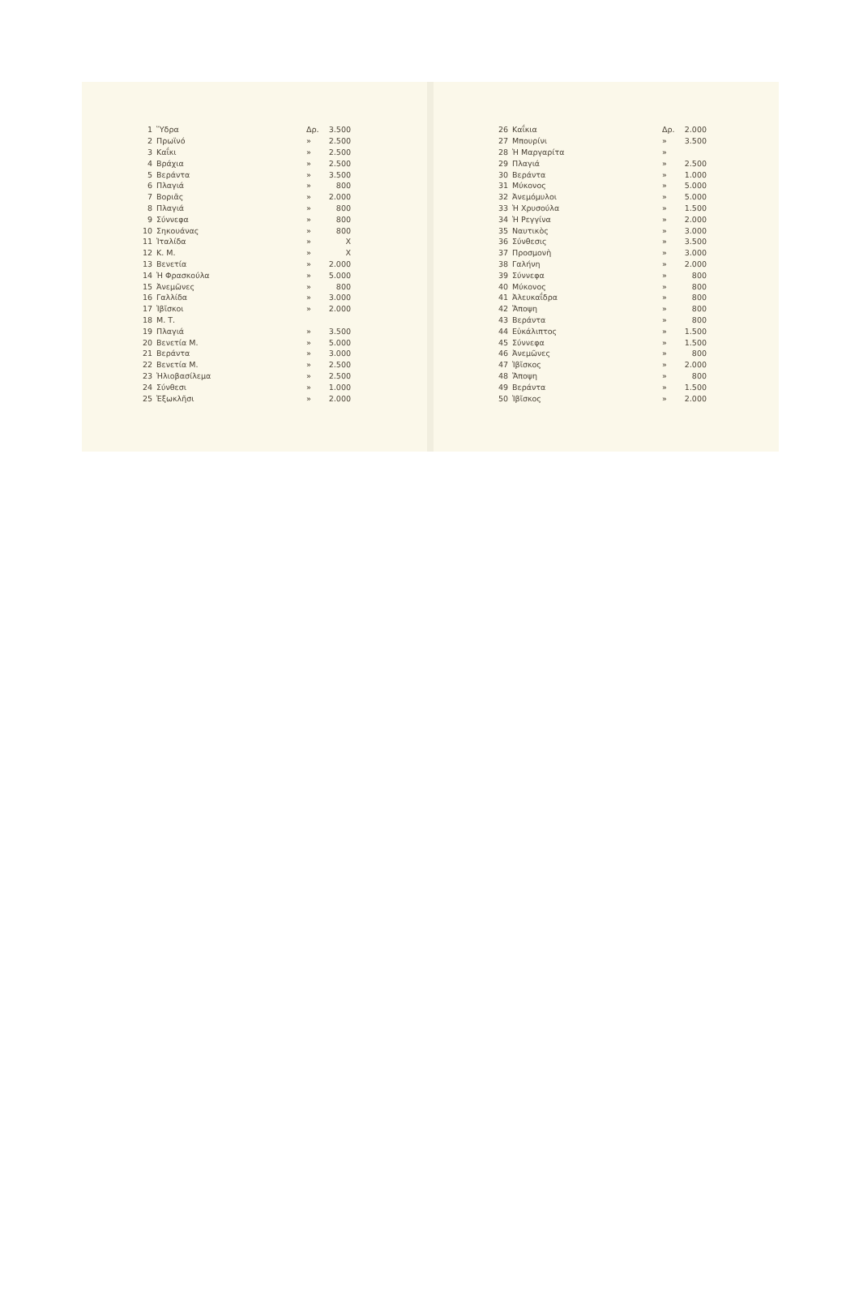| 1 | Ὕδρα | Δρ. | 3.500 |
| 2 | Πρωϊνό | » | 2.500 |
| 3 | Καΐκι | » | 2.500 |
| 4 | Βράχια | » | 2.500 |
| 5 | Βεράντα | » | 3.500 |
| 6 | Πλαγιά | » | 800 |
| 7 | Βοριᾶς | » | 2.000 |
| 8 | Πλαγιά | » | 800 |
| 9 | Σύννεφα | » | 800 |
| 10 | Σηκουάνας | » | 800 |
| 11 | Ἰταλίδα | » | X |
| 12 | Κ. Μ. | » | X |
| 13 | Βενετία | » | 2.000 |
| 14 | Ἡ Φρασκούλα | » | 5.000 |
| 15 | Ἀνεμῶνες | » | 800 |
| 16 | Γαλλίδα | » | 3.000 |
| 17 | Ἰβῖσκοι | » | 2.000 |
| 18 | Μ. Τ. | | |
| 19 | Πλαγιά | » | 3.500 |
| 20 | Βενετία Μ. | » | 5.000 |
| 21 | Βεράντα | » | 3.000 |
| 22 | Βενετία Μ. | » | 2.500 |
| 23 | Ἡλιοβασίλεμα | » | 2.500 |
| 24 | Σύνθεσι | » | 1.000 |
| 25 | Ἐξωκλῆσι | » | 2.000 |
| 26 | Καΐκια | Δρ. | 2.000 |
| 27 | Μπουρίνι | » | 3.500 |
| 28 | Ἡ Μαργαρίτα | » | |
| 29 | Πλαγιά | » | 2.500 |
| 30 | Βεράντα | » | 1.000 |
| 31 | Μύκονος | » | 5.000 |
| 32 | Ἀνεμόμυλοι | » | 5.000 |
| 33 | Ἡ Χρυσούλα | » | 1.500 |
| 34 | Ἡ Ρεγγίνα | » | 2.000 |
| 35 | Ναυτικὸς | » | 3.000 |
| 36 | Σύνθεσις | » | 3.500 |
| 37 | Προσμονὴ | » | 3.000 |
| 38 | Γαλήνη | » | 2.000 |
| 39 | Σύννεφα | » | 800 |
| 40 | Μύκονος | » | 800 |
| 41 | Ἀλευκαΐδρα | » | 800 |
| 42 | Ἄποψη | » | 800 |
| 43 | Βεράντα | » | 800 |
| 44 | Εὐκάλιπτος | » | 1.500 |
| 45 | Σύννεφα | » | 1.500 |
| 46 | Ἀνεμῶνες | » | 800 |
| 47 | Ἰβῖσκος | » | 2.000 |
| 48 | Ἄποψη | » | 800 |
| 49 | Βεράντα | » | 1.500 |
| 50 | Ἰβῖσκος | » | 2.000 |